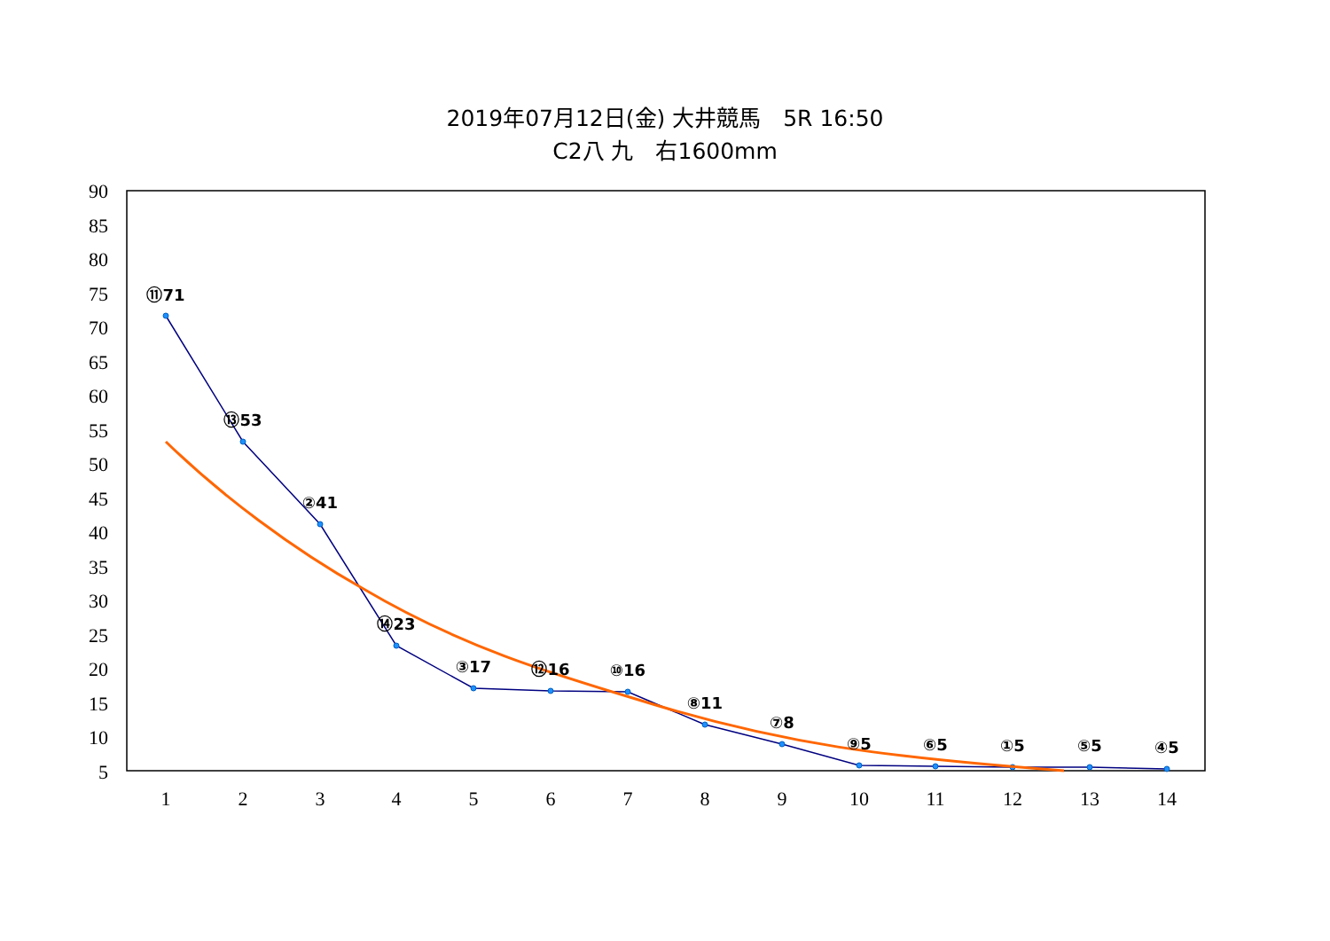2019年07月12日(金) 大井競馬　5R 16:50
C2八 九　右1600mm
90
85
80
75
70
65
60
55
50
45
40
35
30
25
20
15
10
5
1
2
3
4
5
6
7
8
9
10
11
12
13
14
⑪71
⑬53
②41
⑭23
③17
⑫16
⑩16
⑧11
⑦8
⑨5
⑥5
①5
⑤5
④5